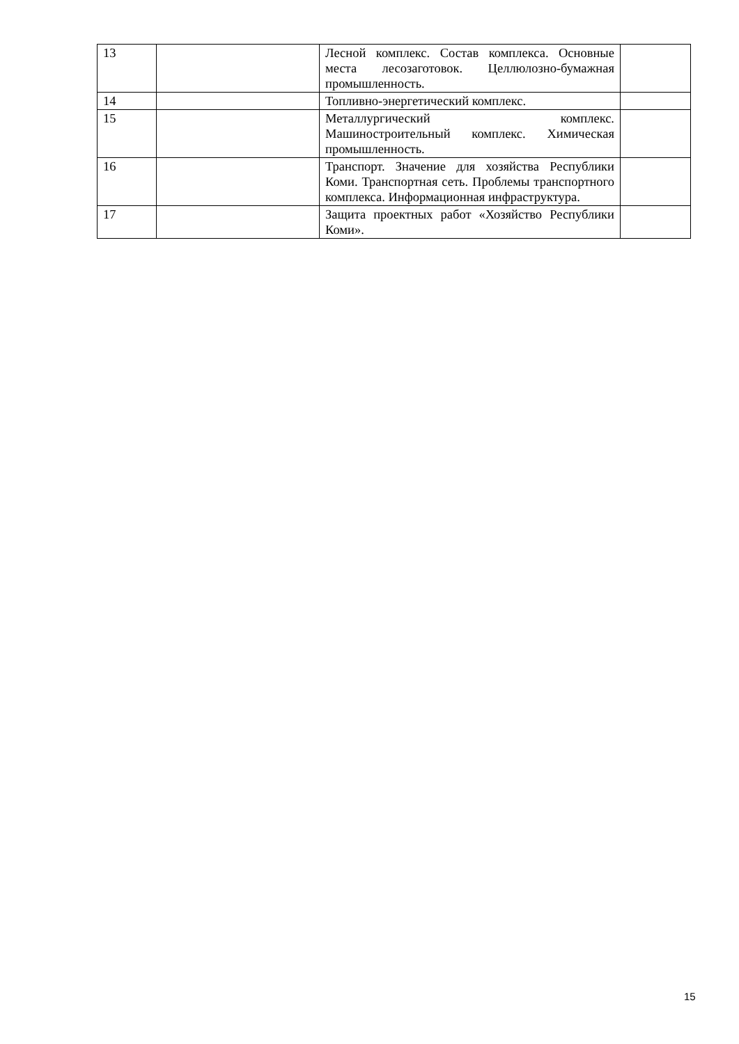| 13 | | Лесной комплекс. Состав комплекса. Основные места лесозаготовок. Целлюлозно-бумажная промышленность. | |
| 14 | | Топливно-энергетический комплекс. | |
| 15 | | Металлургический комплекс. Машиностроительный комплекс. Химическая промышленность. | |
| 16 | | Транспорт. Значение для хозяйства Республики Коми. Транспортная сеть. Проблемы транспортного комплекса. Информационная инфраструктура. | |
| 17 | | Защита проектных работ «Хозяйство Республики Коми». | |
15